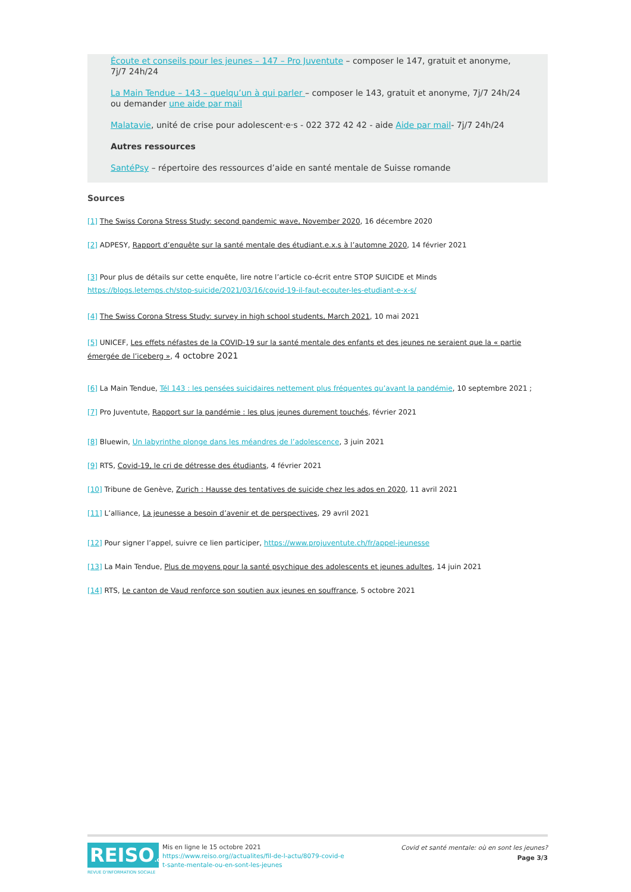Écoute et conseils pour les jeunes – 147 – Pro Juventute – composer le 147, gratuit et anonyme, 7j/7 24h/24
La Main Tendue – 143 – quelqu’un à qui parler – composer le 143, gratuit et anonyme, 7j/7 24h/24 ou demander une aide par mail
Malatavie, unité de crise pour adolescent·e·s - 022 372 42 42 - aide Aide par mail- 7j/7 24h/24
Autres ressources
SantéPsy – répertoire des ressources d’aide en santé mentale de Suisse romande
Sources
[1] The Swiss Corona Stress Study: second pandemic wave, November 2020, 16 décembre 2020
[2] ADPESY, Rapport d’enquête sur la santé mentale des étudiant.e.x.s à l’automne 2020, 14 février 2021
[3] Pour plus de détails sur cette enquête, lire notre l’article co-écrit entre STOP SUICIDE et Minds
https://blogs.letemps.ch/stop-suicide/2021/03/16/covid-19-il-faut-ecouter-les-etudiant-e-x-s/
[4] The Swiss Corona Stress Study: survey in high school students, March 2021, 10 mai 2021
[5] UNICEF, Les effets néfastes de la COVID-19 sur la santé mentale des enfants et des jeunes ne seraient que la « partie émergée de l’iceberg », 4 octobre 2021
[6] La Main Tendue, Tél 143 : les pensées suicidaires nettement plus fréquentes qu’avant la pandémie, 10 septembre 2021 ;
[7] Pro Juventute, Rapport sur la pandémie : les plus jeunes durement touchés, février 2021
[8] Bluewin, Un labyrinthe plonge dans les méandres de l’adolescence, 3 juin 2021
[9] RTS, Covid-19, le cri de détresse des étudiants, 4 février 2021
[10] Tribune de Genève, Zurich : Hausse des tentatives de suicide chez les ados en 2020, 11 avril 2021
[11] L’alliance, La jeunesse a besoin d’avenir et de perspectives, 29 avril 2021
[12] Pour signer l’appel, suivre ce lien participer, https://www.projuventute.ch/fr/appel-jeunesse
[13] La Main Tendue, Plus de moyens pour la santé psychique des adolescents et jeunes adultes, 14 juin 2021
[14] RTS, Le canton de Vaud renforce son soutien aux jeunes en souffrance, 5 octobre 2021
REISO.org
REVUE D'INFORMATION SOCIALE
Mis en ligne le 15 octobre 2021
https://www.reiso.org//actualites/fil-de-l-actu/8079-covid-e
t-sante-mentale-ou-en-sont-les-jeunes
Covid et santé mentale: où en sont les jeunes?
Page 3/3